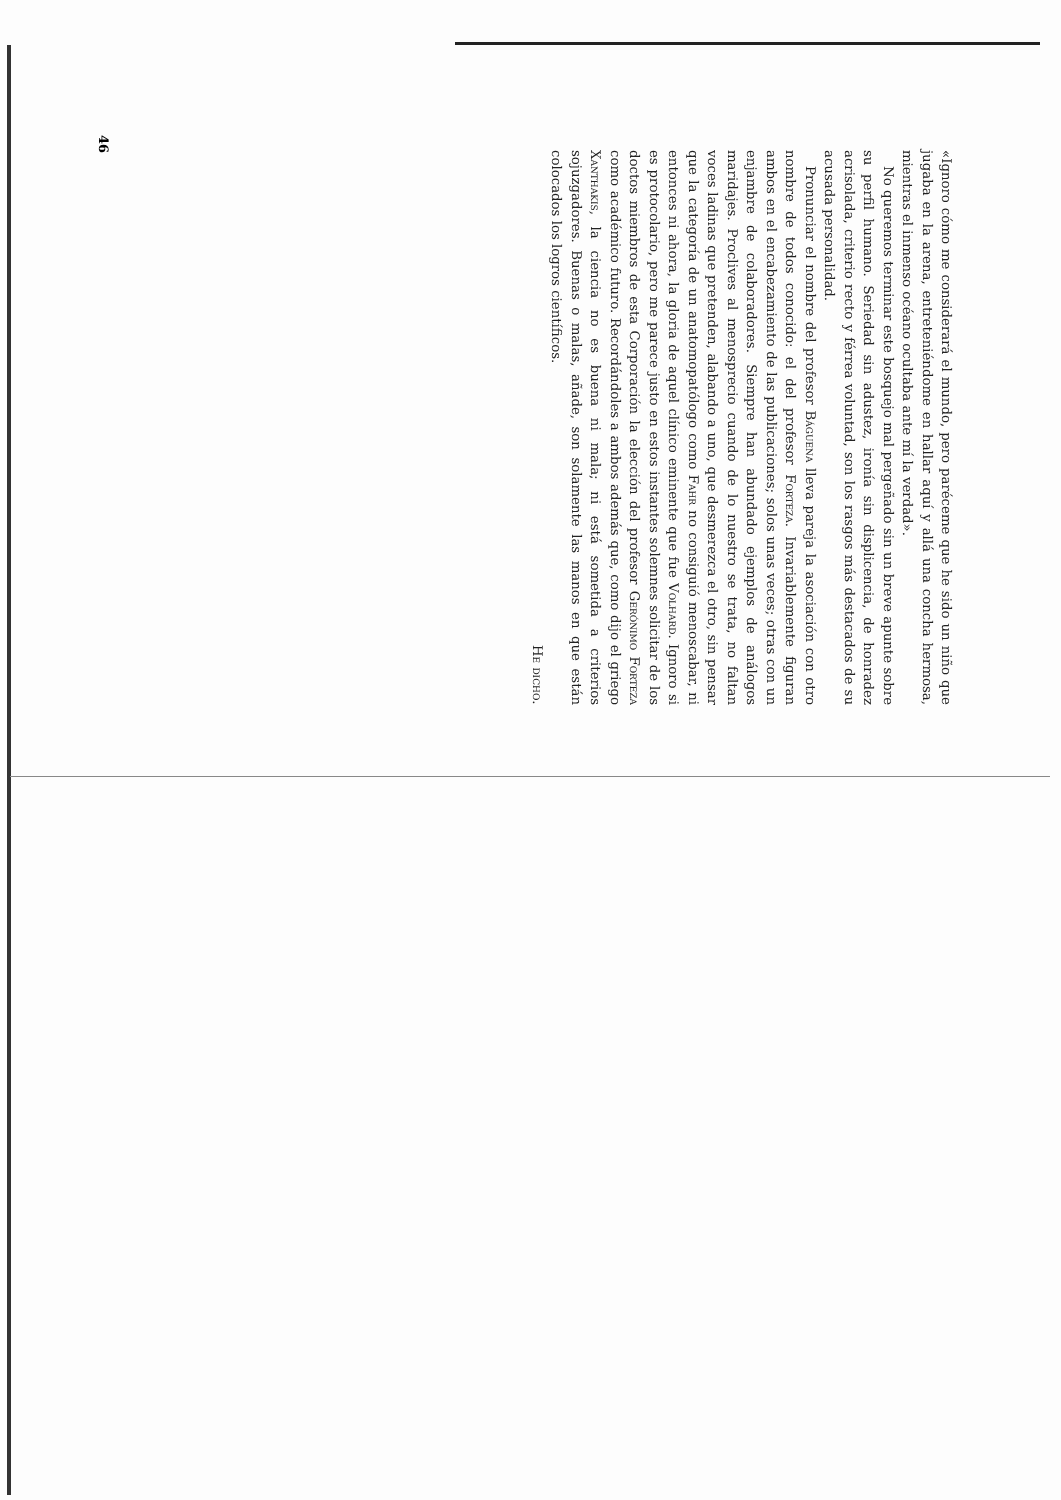46
«Ignoro cómo me considerará el mundo, pero paréceme que he sido un niño que jugaba en la arena, entreteniéndome en hallar aquí y allá una concha hermosa, mientras el inmenso océano ocultaba ante mí la verdad».
No queremos terminar este bosquejo mal pergeñado sin un breve apunte sobre su perfil humano. Seriedad sin adustez, ironía sin displicencia, de honradez acrisolada, criterio recto y férrea voluntad, son los rasgos más destacados de su acusada personalidad.
Pronunciar el nombre del profesor Báguena lleva pareja la asociación con otro nombre de todos conocido: el del profesor Forteza. Invariablemente figuran ambos en el encabezamiento de las publicaciones; solos unas veces; otras con un enjambre de colaboradores. Siempre han abundado ejemplos de análogos maridajes. Proclives al menosprecio cuando de lo nuestro se trata, no faltan voces ladinas que pretenden, alabando a uno, que desmerezca el otro, sin pensar que la categoría de un anatomopatólogo como Fahr no consiguió menoscabar, ni entonces ni ahora, la gloria de aquel clínico eminente que fue Volhard. Ignoro si es protocolario, pero me parece justo en estos instantes solemnes solicitar de los doctos miembros de esta Corporación la elección del profesor Gerónimo Forteza como académico futuro. Recordándoles a ambos además que, como dijo el griego Xanthakis, la ciencia no es buena ni mala; ni está sometida a criterios sojuzgadores. Buenas o malas, añade, son solamente las manos en que están colocados los logros científicos.
He dicho.